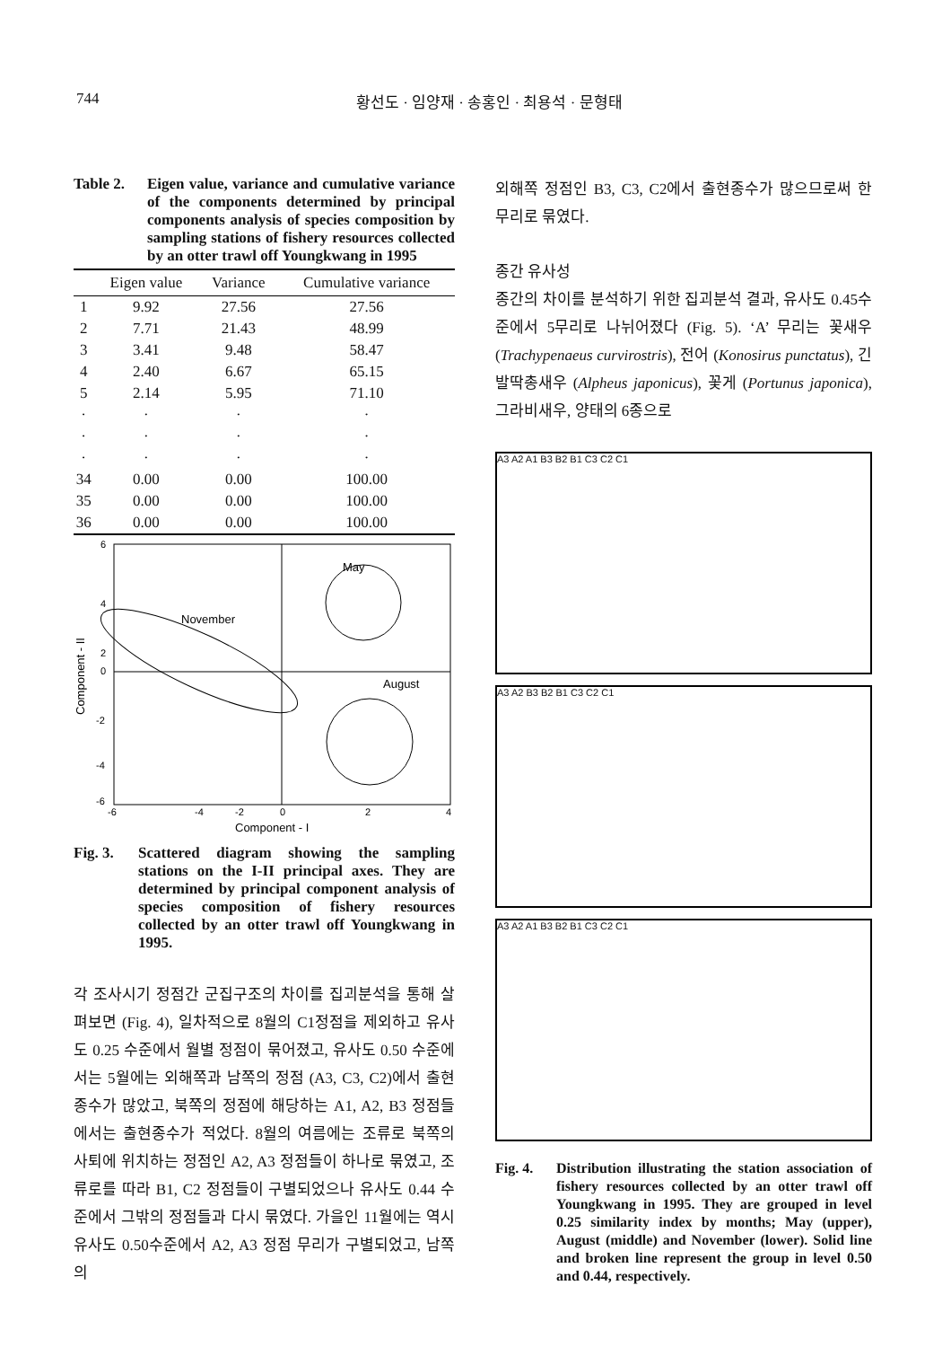744 황선도 · 임양재 · 송홍인 · 최용석 · 문형태
Table 2. Eigen value, variance and cumulative variance of the components determined by principal components analysis of species composition by sampling stations of fishery resources collected by an otter trawl off Youngkwang in 1995
| | Eigen value | Variance | Cumulative variance |
| --- | --- | --- | --- |
| 1 | 9.92 | 27.56 | 27.56 |
| 2 | 7.71 | 21.43 | 48.99 |
| 3 | 3.41 | 9.48 | 58.47 |
| 4 | 2.40 | 6.67 | 65.15 |
| 5 | 2.14 | 5.95 | 71.10 |
| · | · | · | · |
| · | · | · | · |
| · | · | · | · |
| 34 | 0.00 | 0.00 | 100.00 |
| 35 | 0.00 | 0.00 | 100.00 |
| 36 | 0.00 | 0.00 | 100.00 |
6
4
2
0
-2
-4
-6
-6
-4
-2
0
2
4
Component - I
Component - II
May
November
August
Fig. 3. Scattered diagram showing the sampling stations on the I-II principal axes. They are determined by principal component analysis of species composition of fishery resources collected by an otter trawl off Youngkwang in 1995.
각 조사시기 정점간 군집구조의 차이를 집괴분석을 통해 살펴보면 (Fig. 4), 일차적으로 8월의 C1정점을 제외하고 유사도 0.25 수준에서 월별 정점이 묶어졌고, 유사도 0.50 수준에서는 5월에는 외해쪽과 남쪽의 정점 (A3, C3, C2)에서 출현종수가 많았고, 북쪽의 정점에 해당하는 A1, A2, B3 정점들에서는 출현종수가 적었다. 8월의 여름에는 조류로 북쪽의 사퇴에 위치하는 정점인 A2, A3 정점들이 하나로 묶였고, 조류로를 따라 B1, C2 정점들이 구별되었으나 유사도 0.44 수준에서 그밖의 정점들과 다시 묶였다. 가을인 11월에는 역시 유사도 0.50수준에서 A2, A3 정점 무리가 구별되었고, 남쪽의
외해쪽 정점인 B3, C3, C2에서 출현종수가 많으므로써 한 무리로 묶였다.
종간 유사성
종간의 차이를 분석하기 위한 집괴분석 결과, 유사도 0.45수준에서 5무리로 나뉘어졌다 (Fig. 5). ‘A’ 무리는 꽃새우 (Trachypenaeus curvirostris), 전어 (Konosirus punctatus), 긴발딱총새우 (Alpheus japonicus), 꽃게 (Portunus japonica), 그라비새우, 양태의 6종으로
A3 A2 A1 B3 B2 B1 C3 C2 C1
A3 A2 B3 B2 B1 C3 C2 C1
A3 A2 A1 B3 B2 B1 C3 C2 C1
Fig. 4. Distribution illustrating the station association of fishery resources collected by an otter trawl off Youngkwang in 1995. They are grouped in level 0.25 similarity index by months; May (upper), August (middle) and November (lower). Solid line and broken line represent the group in level 0.50 and 0.44, respectively.